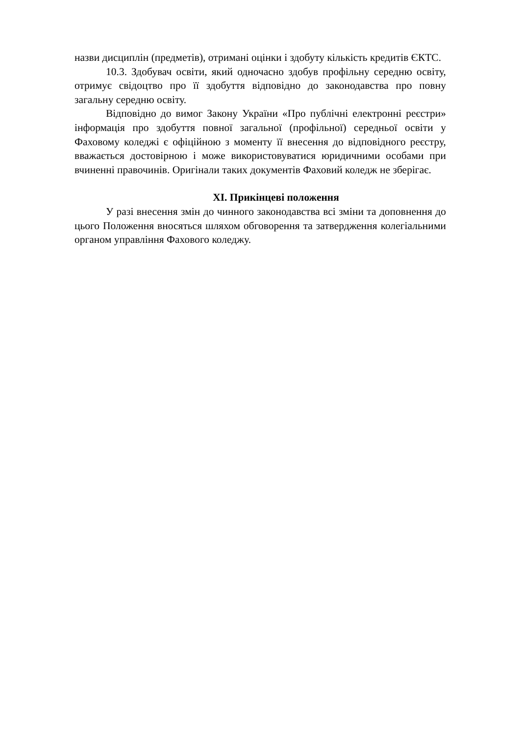назви дисциплін (предметів), отримані оцінки і здобуту кількість кредитів ЄКТС.
10.3. Здобувач освіти, який одночасно здобув профільну середню освіту, отримує свідоцтво про її здобуття відповідно до законодавства про повну загальну середню освіту.
Відповідно до вимог Закону України «Про публічні електронні реєстри» інформація про здобуття повної загальної (профільної) середньої освіти у Фаховому коледжі є офіційною з моменту її внесення до відповідного реєстру, вважається достовірною і може використовуватися юридичними особами при вчиненні правочинів. Оригінали таких документів Фаховий коледж не зберігає.
XI. Прикінцеві положення
У разі внесення змін до чинного законодавства всі зміни та доповнення до цього Положення вносяться шляхом обговорення та затвердження колегіальними органом управління Фахового коледжу.